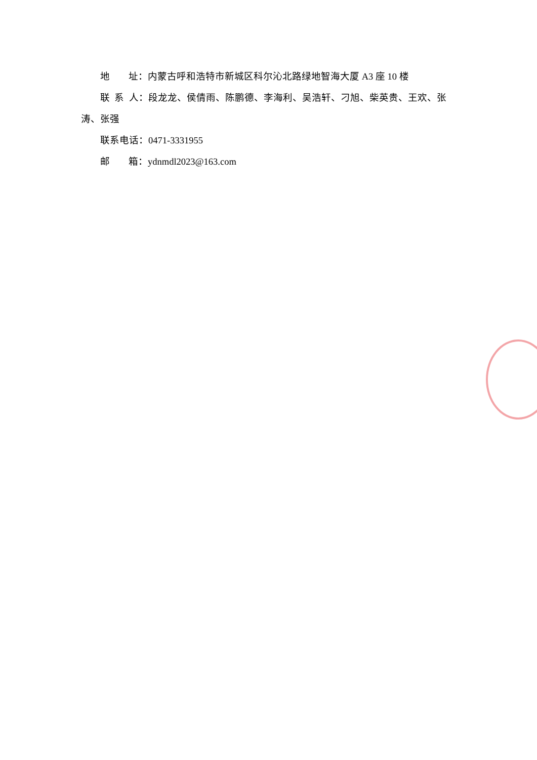地 址：内蒙古呼和浩特市新城区科尔沁北路绿地智海大厦 A3 座 10 楼
联 系 人：段龙龙、侯倩雨、陈鹏德、李海利、吴浩轩、刁旭、柴英贵、王欢、张涛、张强
联系电话：0471-3331955
邮 箱：ydnmdl2023@163.com